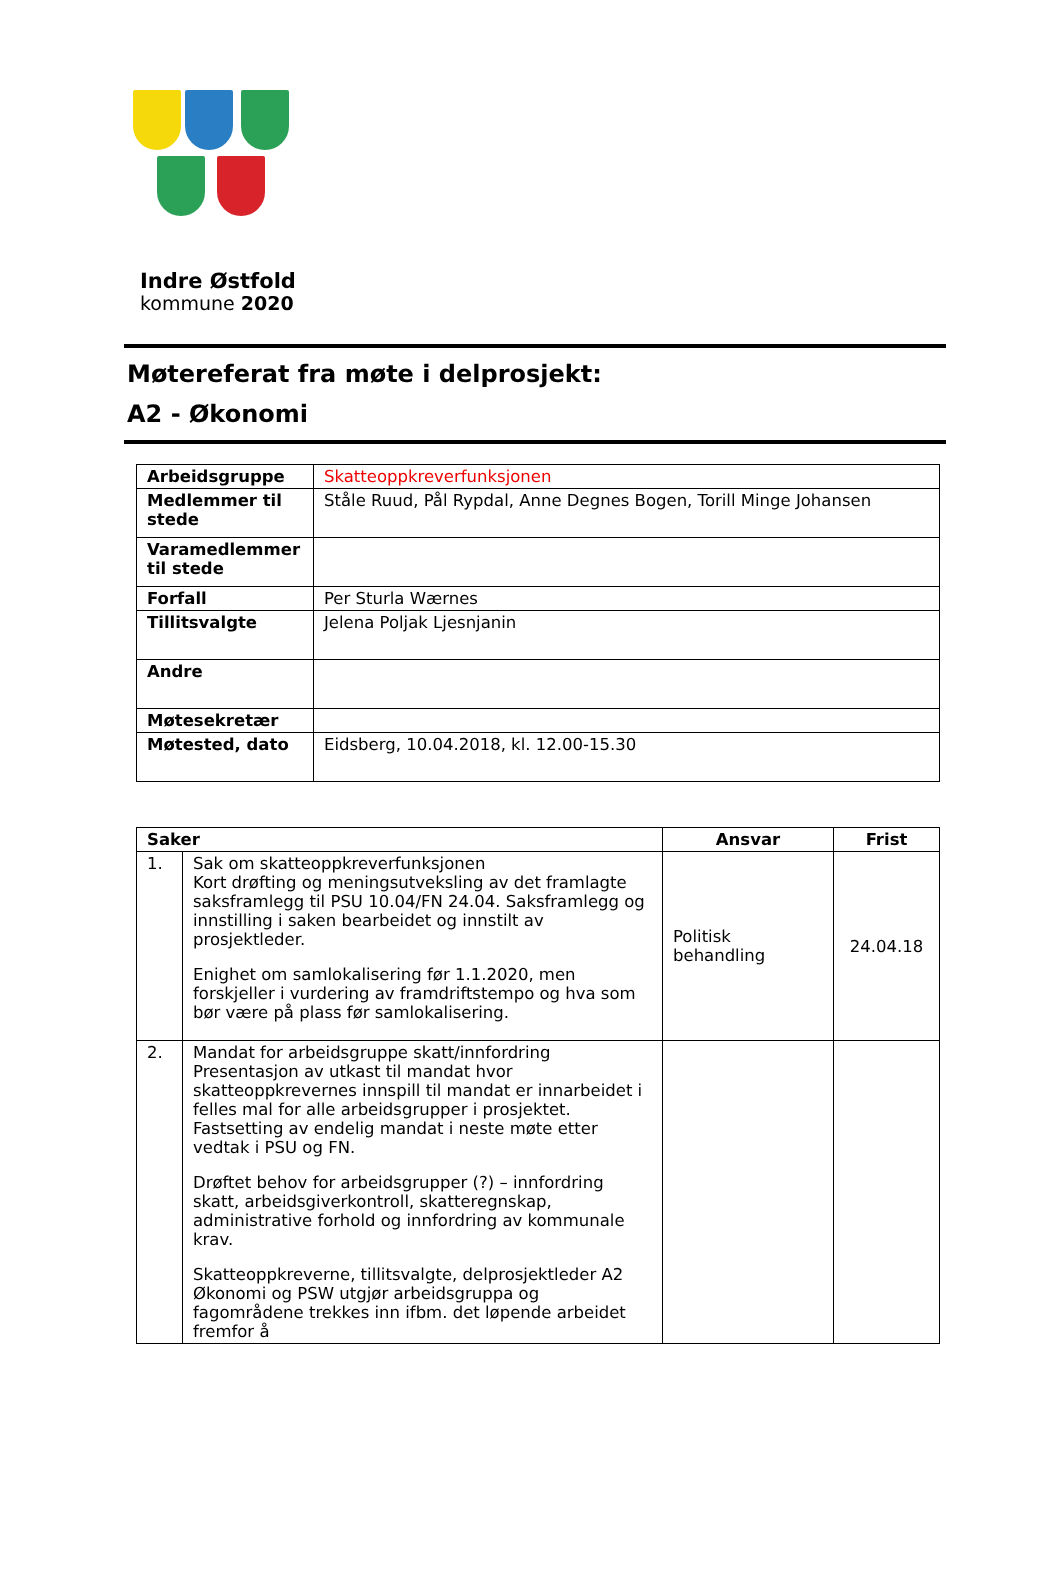Indre Østfold
kommune 2020
Møtereferat fra møte i delprosjekt:
A2 - Økonomi
| Arbeidsgruppe | Skatteoppkreverfunksjonen |
| Medlemmer til stede | Ståle Ruud, Pål Rypdal, Anne Degnes Bogen, Torill Minge Johansen |
| Varamedlemmer til stede | |
| Forfall | Per Sturla Wærnes |
| Tillitsvalgte | Jelena Poljak Ljesnjanin |
| Andre | |
| Møtesekretær | |
| Møtested, dato | Eidsberg, 10.04.2018, kl. 12.00-15.30 |
| Saker | | Ansvar | Frist |
| --- | --- | --- | --- |
| 1. | Sak om skatteoppkreverfunksjonen Kort drøfting og meningsutveksling av det framlagte saksframlegg til PSU 10.04/FN 24.04. Saksframlegg og innstilling i saken bearbeidet og innstilt av prosjektleder. Enighet om samlokalisering før 1.1.2020, men forskjeller i vurdering av framdriftstempo og hva som bør være på plass før samlokalisering. | Politisk behandling | 24.04.18 |
| 2. | Mandat for arbeidsgruppe skatt/innfordring Presentasjon av utkast til mandat hvor skatteoppkrevernes innspill til mandat er innarbeidet i felles mal for alle arbeidsgrupper i prosjektet. Fastsetting av endelig mandat i neste møte etter vedtak i PSU og FN. Drøftet behov for arbeidsgrupper (?) – innfordring skatt, arbeidsgiverkontroll, skatteregnskap, administrative forhold og innfordring av kommunale krav. Skatteoppkreverne, tillitsvalgte, delprosjektleder A2 Økonomi og PSW utgjør arbeidsgruppa og fagområdene trekkes inn ifbm. det løpende arbeidet fremfor å | | |